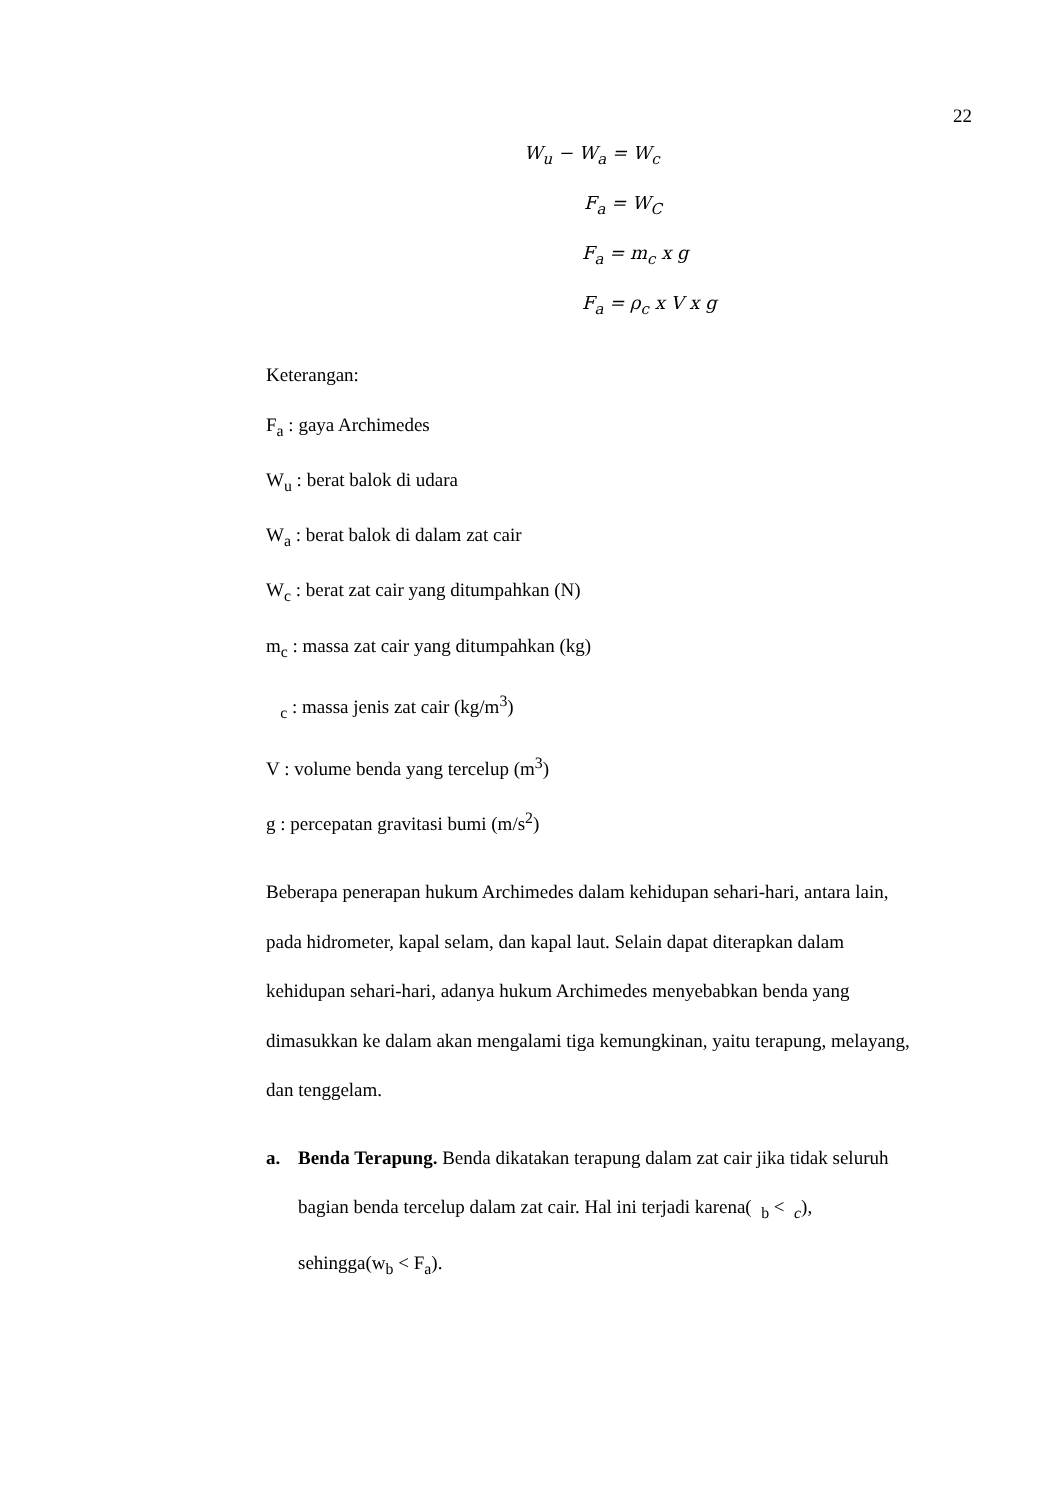22
W<sub>u</sub> − W<sub>a</sub> = W<sub>c</sub>
F<sub>a</sub> = W<sub>C</sub>
F<sub>a</sub> = m<sub>c</sub> x g
F<sub>a</sub> = ρ<sub>c</sub> x V x g
Keterangan:
F<sub>a</sub> : gaya Archimedes
W<sub>u</sub> : berat balok di udara
W<sub>a</sub> : berat balok di dalam zat cair
W<sub>c</sub> : berat zat cair yang ditumpahkan (N)
m<sub>c</sub> : massa zat cair yang ditumpahkan (kg)
<sub>c</sub> : massa jenis zat cair (kg/m<sup>3</sup>)
V : volume benda yang tercelup (m<sup>3</sup>)
g : percepatan gravitasi bumi (m/s<sup>2</sup>)
Beberapa penerapan hukum Archimedes dalam kehidupan sehari-hari, antara lain, pada hidrometer, kapal selam, dan kapal laut. Selain dapat diterapkan dalam kehidupan sehari-hari, adanya hukum Archimedes menyebabkan benda yang dimasukkan ke dalam akan mengalami tiga kemungkinan, yaitu terapung, melayang, dan tenggelam.
a. Benda Terapung. Benda dikatakan terapung dalam zat cair jika tidak seluruh bagian benda tercelup dalam zat cair. Hal ini terjadi karena( <sub>b</sub> < <sub>c</sub>), sehingga(w<sub>b</sub> < F<sub>a</sub>).